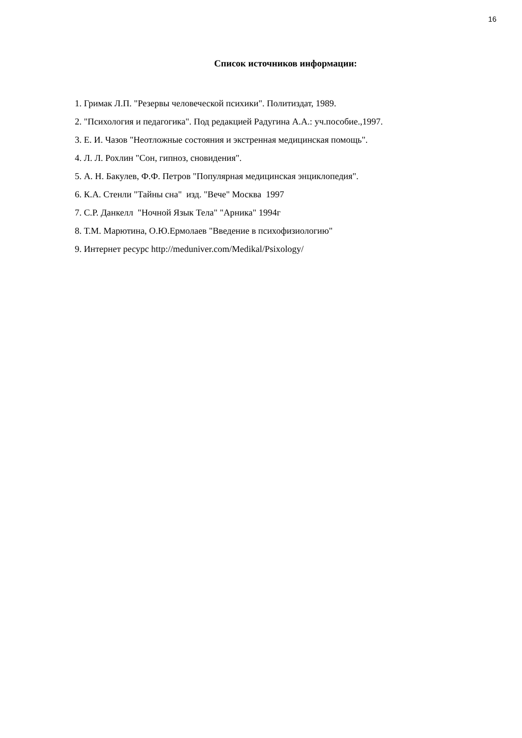16
Список источников информации:
1. Гримак Л.П. "Резервы человеческой психики". Политиздат, 1989.
2. "Психология и педагогика". Под редакцией Радугина А.А.: уч.пособие.,1997.
3. Е. И. Чазов "Неотложные состояния и экстренная медицинская помощь".
4. Л. Л. Рохлин "Сон, гипноз, сновидения".
5. А. Н. Бакулев, Ф.Ф. Петров "Популярная медицинская энциклопедия".
6. К.А. Стенли "Тайны сна" изд. "Вече" Москва 1997
7. С.Р. Данкелл "Ночной Язык Тела" "Арника" 1994г
8. Т.М. Марютина, О.Ю.Ермолаев "Введение в психофизиологию"
9. Интернет ресурс http://meduniver.com/Medikal/Psixology/